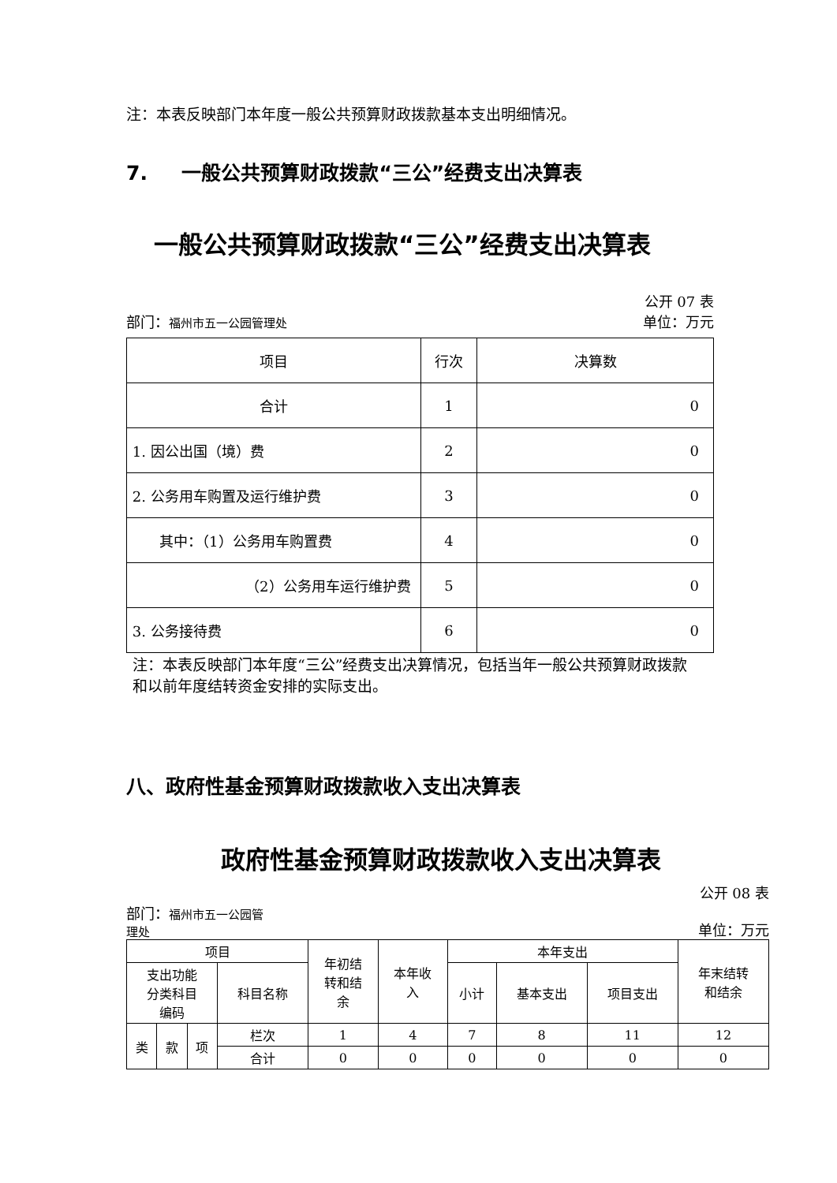注：本表反映部门本年度一般公共预算财政拨款基本支出明细情况。
7. 一般公共预算财政拨款“三公”经费支出决算表
一般公共预算财政拨款“三公”经费支出决算表
公开 07 表
部门：福州市五一公园管理处 单位：万元
| 项目 | 行次 | 决算数 |
| --- | --- | --- |
| 合计 | 1 | 0 |
| 1. 因公出国（境）费 | 2 | 0 |
| 2. 公务用车购置及运行维护费 | 3 | 0 |
| 其中：（1）公务用车购置费 | 4 | 0 |
| （2）公务用车运行维护费 | 5 | 0 |
| 3. 公务接待费 | 6 | 0 |
注：本表反映部门本年度“三公”经费支出决算情况，包括当年一般公共预算财政拨款和以前年度结转资金安排的实际支出。
八、政府性基金预算财政拨款收入支出决算表
政府性基金预算财政拨款收入支出决算表
公开 08 表
部门：福州市五一公园管
理处 单位：万元
| 项目 | | | | 年初结 转和结 余 | 本年收 入 | 本年支出 | | | 年末结转 和结余 |
| --- | --- | --- | --- | --- | --- | --- | --- | --- | --- |
| 支出功能 分类科目 编码 | | | 科目名称 | | | 小计 | 基本支出 | 项目支出 | |
| 类 | 款 | 项 | 栏次 | 1 | 4 | 7 | 8 | 11 | 12 |
| | | | 合计 | 0 | 0 | 0 | 0 | 0 | 0 |